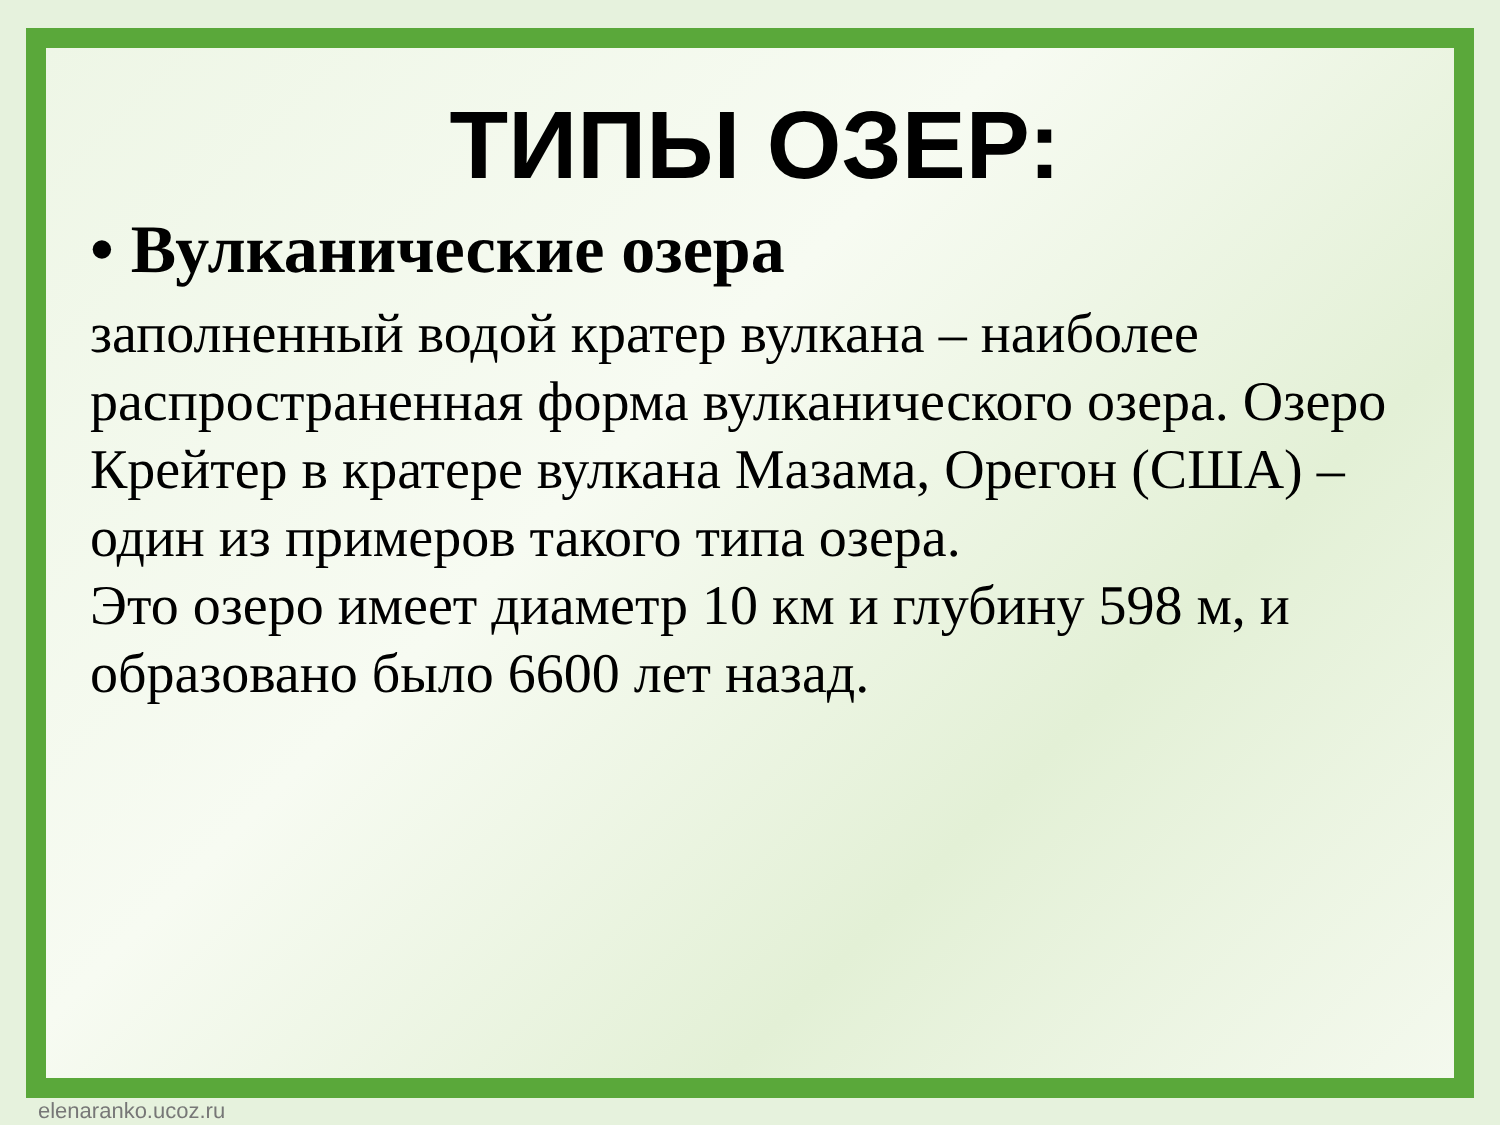ТИПЫ ОЗЕР:
• Вулканические озера
заполненный водой кратер вулкана – наиболее распространенная форма вулканического озера. Озеро Крейтер в кратере вулкана Мазама, Орегон (США) – один из примеров такого типа озера.
Это озеро имеет диаметр 10 км и глубину 598 м, и образовано было 6600 лет назад.
elenaranko.ucoz.ru